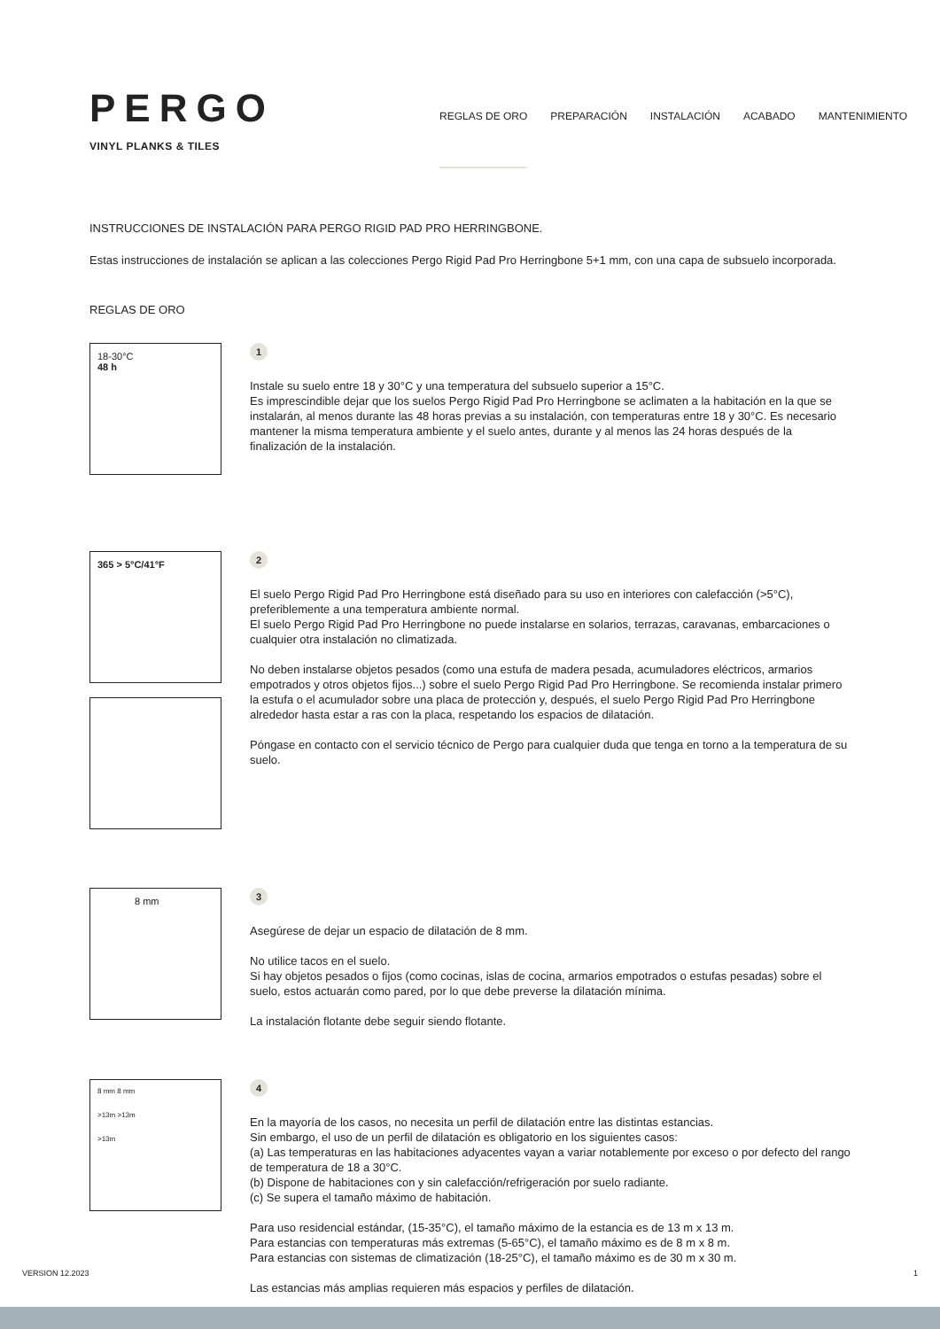PERGO
VINYL PLANKS & TILES
REGLAS DE ORO PREPARACIÓN INSTALACIÓN ACABADO MANTENIMIENTO
INSTRUCCIONES DE INSTALACIÓN PARA PERGO RIGID PAD PRO HERRINGBONE.
Estas instrucciones de instalación se aplican a las colecciones Pergo Rigid Pad Pro Herringbone 5+1 mm, con una capa de subsuelo incorporada.
REGLAS DE ORO
18-30°C
48 h
1
Instale su suelo entre 18 y 30°C y una temperatura del subsuelo superior a 15°C.
Es imprescindible dejar que los suelos Pergo Rigid Pad Pro Herringbone se aclimaten a la habitación en la que se instalarán, al menos durante las 48 horas previas a su instalación, con temperaturas entre 18 y 30°C. Es necesario mantener la misma temperatura ambiente y el suelo antes, durante y al menos las 24 horas después de la finalización de la instalación.
365 > 5°C/41°F
2
El suelo Pergo Rigid Pad Pro Herringbone está diseñado para su uso en interiores con calefacción (>5°C), preferiblemente a una temperatura ambiente normal.
El suelo Pergo Rigid Pad Pro Herringbone no puede instalarse en solarios, terrazas, caravanas, embarcaciones o cualquier otra instalación no climatizada.
No deben instalarse objetos pesados (como una estufa de madera pesada, acumuladores eléctricos, armarios empotrados y otros objetos fijos...) sobre el suelo Pergo Rigid Pad Pro Herringbone. Se recomienda instalar primero la estufa o el acumulador sobre una placa de protección y, después, el suelo Pergo Rigid Pad Pro Herringbone alrededor hasta estar a ras con la placa, respetando los espacios de dilatación.
Póngase en contacto con el servicio técnico de Pergo para cualquier duda que tenga en torno a la temperatura de su suelo.
8 mm
3
Asegúrese de dejar un espacio de dilatación de 8 mm.
No utilice tacos en el suelo.
Si hay objetos pesados o fijos (como cocinas, islas de cocina, armarios empotrados o estufas pesadas) sobre el suelo, estos actuarán como pared, por lo que debe preverse la dilatación mínima.
La instalación flotante debe seguir siendo flotante.
8 mm 8 mm
>13m >13m
>13m
4
En la mayoría de los casos, no necesita un perfil de dilatación entre las distintas estancias.
Sin embargo, el uso de un perfil de dilatación es obligatorio en los siguientes casos:
(a) Las temperaturas en las habitaciones adyacentes vayan a variar notablemente por exceso o por defecto del rango de temperatura de 18 a 30°C.
(b) Dispone de habitaciones con y sin calefacción/refrigeración por suelo radiante.
(c) Se supera el tamaño máximo de habitación.
Para uso residencial estándar, (15-35°C), el tamaño máximo de la estancia es de 13 m x 13 m.
Para estancias con temperaturas más extremas (5-65°C), el tamaño máximo es de 8 m x 8 m.
Para estancias con sistemas de climatización (18-25°C), el tamaño máximo es de 30 m x 30 m.
Las estancias más amplias requieren más espacios y perfiles de dilatación.
VERSION 12.2023 1